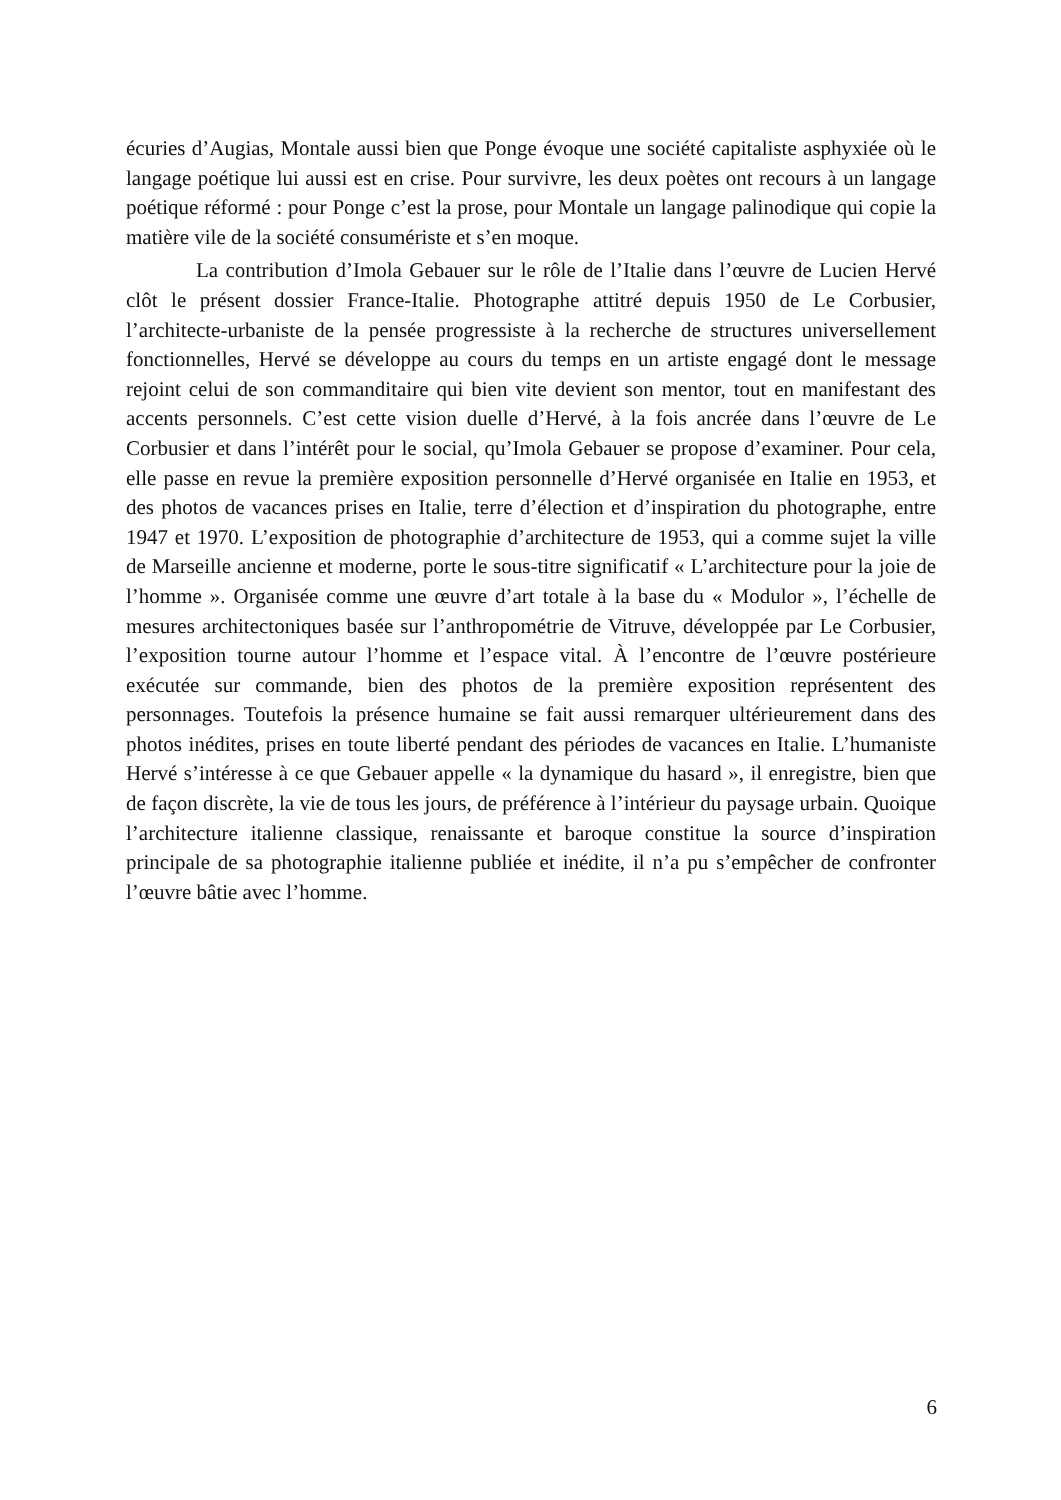écuries d’Augias, Montale aussi bien que Ponge évoque une société capitaliste asphyxiée où le langage poétique lui aussi est en crise. Pour survivre, les deux poètes ont recours à un langage poétique réformé : pour Ponge c’est la prose, pour Montale un langage palinodique qui copie la matière vile de la société consumériste et s’en moque.
La contribution d’Imola Gebauer sur le rôle de l’Italie dans l’œuvre de Lucien Hervé clôt le présent dossier France-Italie. Photographe attitré depuis 1950 de Le Corbusier, l’architecte-urbaniste de la pensée progressiste à la recherche de structures universellement fonctionnelles, Hervé se développe au cours du temps en un artiste engagé dont le message rejoint celui de son commanditaire qui bien vite devient son mentor, tout en manifestant des accents personnels. C’est cette vision duelle d’Hervé, à la fois ancrée dans l’œuvre de Le Corbusier et dans l’intérêt pour le social, qu’Imola Gebauer se propose d’examiner. Pour cela, elle passe en revue la première exposition personnelle d’Hervé organisée en Italie en 1953, et des photos de vacances prises en Italie, terre d’élection et d’inspiration du photographe, entre 1947 et 1970. L’exposition de photographie d’architecture de 1953, qui a comme sujet la ville de Marseille ancienne et moderne, porte le sous-titre significatif « L’architecture pour la joie de l’homme ». Organisée comme une œuvre d’art totale à la base du « Modulor », l’échelle de mesures architectoniques basée sur l’anthropométrie de Vitruve, développée par Le Corbusier, l’exposition tourne autour l’homme et l’espace vital. À l’encontre de l’œuvre postérieure exécutée sur commande, bien des photos de la première exposition représentent des personnages. Toutefois la présence humaine se fait aussi remarquer ultérieurement dans des photos inédites, prises en toute liberté pendant des périodes de vacances en Italie. L’humaniste Hervé s’intéresse à ce que Gebauer appelle « la dynamique du hasard », il enregistre, bien que de façon discrète, la vie de tous les jours, de préférence à l’intérieur du paysage urbain. Quoique l’architecture italienne classique, renaissante et baroque constitue la source d’inspiration principale de sa photographie italienne publiée et inédite, il n’a pu s’empêcher de confronter l’œuvre bâtie avec l’homme.
6